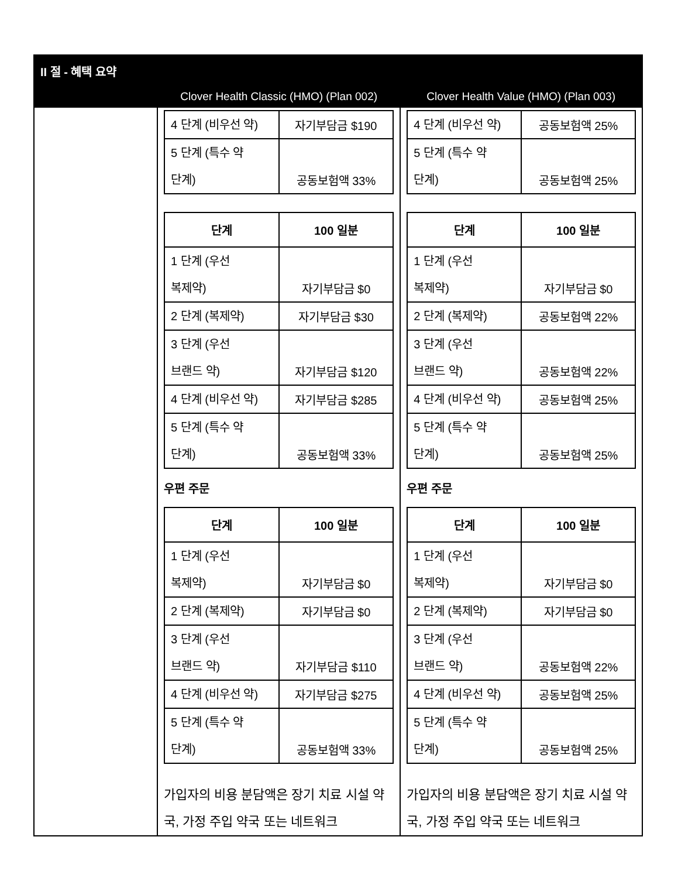| II 절 - 혜택 요약 | | |
| | Clover Health Classic (HMO) (Plan 002) | Clover Health Value (HMO) (Plan 003) |
| | / 4 단계 (비우선 약) / 자기부담금 $190 / / 5 단계 (특수 약 단계) / 공동보험액 33% / / 단계 / 100 일분 / / --- / --- / / 1 단계 (우선 복제약) / 자기부담금 $0 / / 2 단계 (복제약) / 자기부담금 $30 / / 3 단계 (우선 브랜드 약) / 자기부담금 $120 / / 4 단계 (비우선 약) / 자기부담금 $285 / / 5 단계 (특수 약 단계) / 공동보험액 33% / 우편 주문 / 단계 / 100 일분 / / --- / --- / / 1 단계 (우선 복제약) / 자기부담금 $0 / / 2 단계 (복제약) / 자기부담금 $0 / / 3 단계 (우선 브랜드 약) / 자기부담금 $110 / / 4 단계 (비우선 약) / 자기부담금 $275 / / 5 단계 (특수 약 단계) / 공동보험액 33% / 가입자의 비용 분담액은 장기 치료 시설 약국, 가정 주입 약국 또는 네트워크 | / 4 단계 (비우선 약) / 공동보험액 25% / / 5 단계 (특수 약 단계) / 공동보험액 25% / / 단계 / 100 일분 / / --- / --- / / 1 단계 (우선 복제약) / 자기부담금 $0 / / 2 단계 (복제약) / 공동보험액 22% / / 3 단계 (우선 브랜드 약) / 공동보험액 22% / / 4 단계 (비우선 약) / 공동보험액 25% / / 5 단계 (특수 약 단계) / 공동보험액 25% / 우편 주문 / 단계 / 100 일분 / / --- / --- / / 1 단계 (우선 복제약) / 자기부담금 $0 / / 2 단계 (복제약) / 자기부담금 $0 / / 3 단계 (우선 브랜드 약) / 공동보험액 22% / / 4 단계 (비우선 약) / 공동보험액 25% / / 5 단계 (특수 약 단계) / 공동보험액 25% / 가입자의 비용 분담액은 장기 치료 시설 약국, 가정 주입 약국 또는 네트워크 |